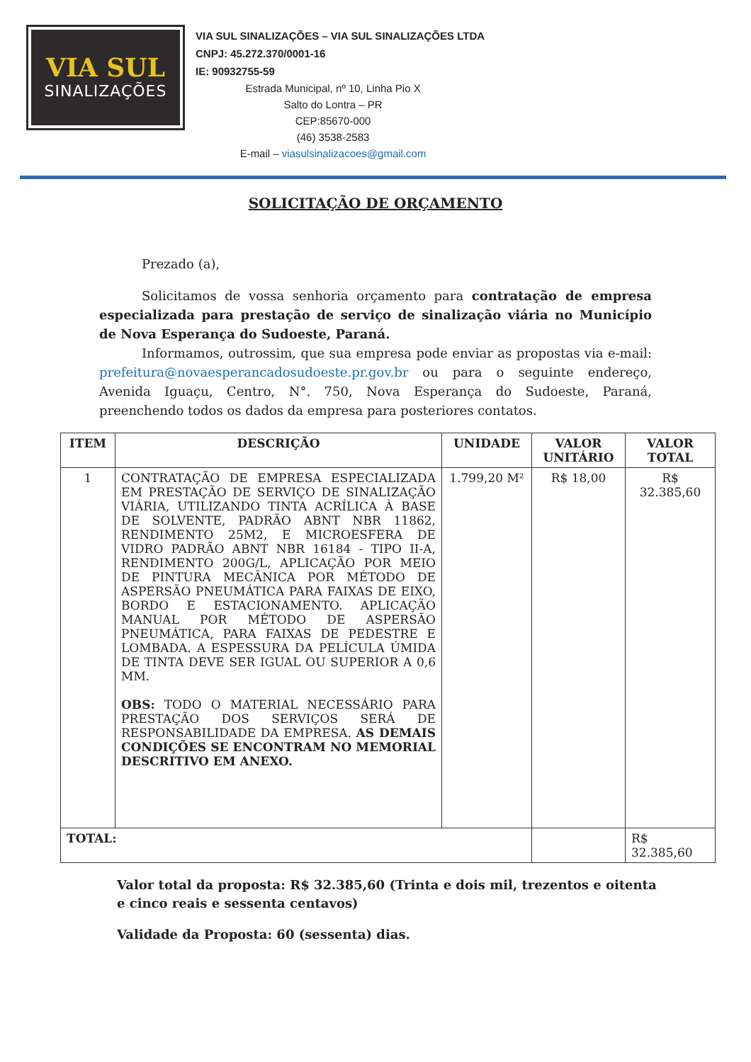VIA SUL
SINALIZAÇÕES
VIA SUL SINALIZAÇÕES – VIA SUL SINALIZAÇÕES LTDA
CNPJ: 45.272.370/0001-16
IE: 90932755-59
Estrada Municipal, nº 10, Linha Pio X
Salto do Lontra – PR
CEP:85670-000
(46) 3538-2583
E-mail – viasulsinalizacoes@gmail.com
SOLICITAÇÃO DE ORÇAMENTO
Prezado (a),
Solicitamos de vossa senhoria orçamento para contratação de empresa especializada para prestação de serviço de sinalização viária no Município de Nova Esperança do Sudoeste, Paraná.
Informamos, outrossim, que sua empresa pode enviar as propostas via e-mail: prefeitura@novaesperancadosudoeste.pr.gov.br ou para o seguinte endereço, Avenida Iguaçu, Centro, N°. 750, Nova Esperança do Sudoeste, Paraná, preenchendo todos os dados da empresa para posteriores contatos.
| ITEM | DESCRIÇÃO | UNIDADE | VALOR UNITÁRIO | VALOR TOTAL |
| --- | --- | --- | --- | --- |
| 1 | CONTRATAÇÃO DE EMPRESA ESPECIALIZADA EM PRESTAÇÃO DE SERVIÇO DE SINALIZAÇÃO VIÁRIA, UTILIZANDO TINTA ACRÍLICA À BASE DE SOLVENTE, PADRÃO ABNT NBR 11862, RENDIMENTO 25M2, E MICROESFERA DE VIDRO PADRÃO ABNT NBR 16184 - TIPO II-A, RENDIMENTO 200G/L, APLICAÇÃO POR MEIO DE PINTURA MECÂNICA POR MÉTODO DE ASPERSÃO PNEUMÁTICA PARA FAIXAS DE EIXO, BORDO E ESTACIONAMENTO. APLICAÇÃO MANUAL POR MÉTODO DE ASPERSÃO PNEUMÁTICA, PARA FAIXAS DE PEDESTRE E LOMBADA. A ESPESSURA DA PELÍCULA ÚMIDA DE TINTA DEVE SER IGUAL OU SUPERIOR A 0,6 MM. OBS: TODO O MATERIAL NECESSÁRIO PARA PRESTAÇÃO DOS SERVIÇOS SERÁ DE RESPONSABILIDADE DA EMPRESA. AS DEMAIS CONDIÇÕES SE ENCONTRAM NO MEMORIAL DESCRITIVO EM ANEXO. | 1.799,20 M² | R$ 18,00 | R$ 32.385,60 |
| TOTAL: | | | | R$ 32.385,60 |
Valor total da proposta: R$ 32.385,60 (Trinta e dois mil, trezentos e oitenta e cinco reais e sessenta centavos)
Validade da Proposta: 60 (sessenta) dias.